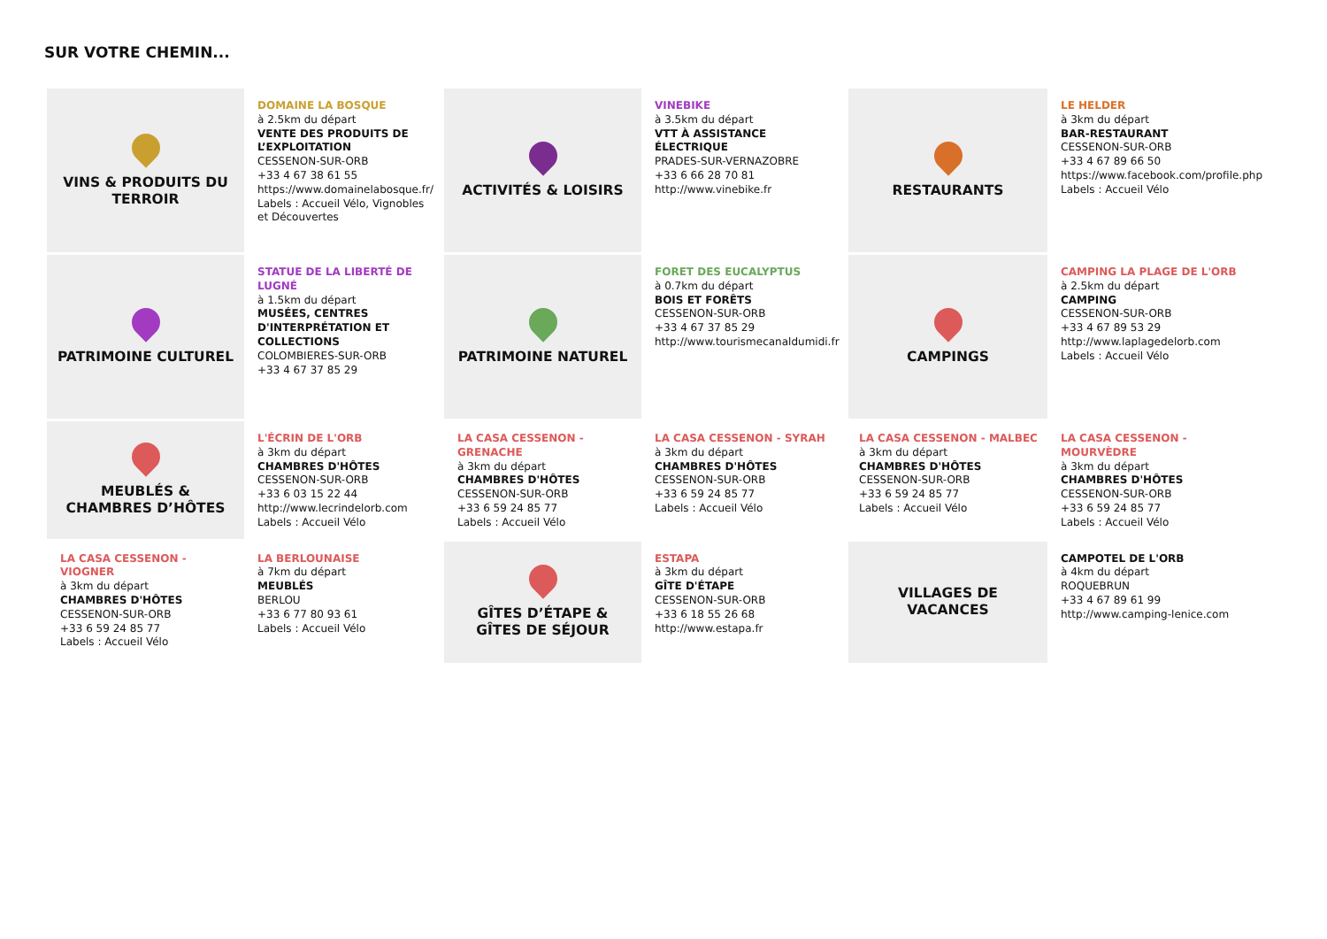SUR VOTRE CHEMIN...
VINS & PRODUITS DU TERROIR
DOMAINE LA BOSQUE
à 2.5km du départ
VENTE DES PRODUITS DE L’EXPLOITATION
CESSENON-SUR-ORB
+33 4 67 38 61 55
https://www.domainelabosque.fr/
Labels : Accueil Vélo, Vignobles et Découvertes
ACTIVITÉS & LOISIRS
VINEBIKE
à 3.5km du départ
VTT À ASSISTANCE ÉLECTRIQUE
PRADES-SUR-VERNAZOBRE
+33 6 66 28 70 81
http://www.vinebike.fr
RESTAURANTS
LE HELDER
à 3km du départ
BAR-RESTAURANT
CESSENON-SUR-ORB
+33 4 67 89 66 50
https://www.facebook.com/profile.php
Labels : Accueil Vélo
PATRIMOINE CULTUREL
STATUE DE LA LIBERTÉ DE LUGNÉ
à 1.5km du départ
MUSÉES, CENTRES D'INTERPRÉTATION ET COLLECTIONS
COLOMBIERES-SUR-ORB
+33 4 67 37 85 29
PATRIMOINE NATUREL
FORET DES EUCALYPTUS
à 0.7km du départ
BOIS ET FORÊTS
CESSENON-SUR-ORB
+33 4 67 37 85 29
http://www.tourismecanaldumidi.fr
CAMPINGS
CAMPING LA PLAGE DE L'ORB
à 2.5km du départ
CAMPING
CESSENON-SUR-ORB
+33 4 67 89 53 29
http://www.laplagedelorb.com
Labels : Accueil Vélo
MEUBLÉS & CHAMBRES D’HÔTES
L'ÉCRIN DE L'ORB
à 3km du départ
CHAMBRES D'HÔTES
CESSENON-SUR-ORB
+33 6 03 15 22 44
http://www.lecrindelorb.com
Labels : Accueil Vélo
LA CASA CESSENON - GRENACHE
à 3km du départ
CHAMBRES D'HÔTES
CESSENON-SUR-ORB
+33 6 59 24 85 77
Labels : Accueil Vélo
LA CASA CESSENON - SYRAH
à 3km du départ
CHAMBRES D'HÔTES
CESSENON-SUR-ORB
+33 6 59 24 85 77
Labels : Accueil Vélo
LA CASA CESSENON - MALBEC
à 3km du départ
CHAMBRES D'HÔTES
CESSENON-SUR-ORB
+33 6 59 24 85 77
Labels : Accueil Vélo
LA CASA CESSENON - MOURVÈDRE
à 3km du départ
CHAMBRES D'HÔTES
CESSENON-SUR-ORB
+33 6 59 24 85 77
Labels : Accueil Vélo
LA CASA CESSENON - VIOGNER
à 3km du départ
CHAMBRES D'HÔTES
CESSENON-SUR-ORB
+33 6 59 24 85 77
Labels : Accueil Vélo
LA BERLOUNAISE
à 7km du départ
MEUBLÉS
BERLOU
+33 6 77 80 93 61
Labels : Accueil Vélo
GÎTES D’ÉTAPE & GÎTES DE SÉJOUR
ESTAPA
à 3km du départ
GÎTE D'ÉTAPE
CESSENON-SUR-ORB
+33 6 18 55 26 68
http://www.estapa.fr
VILLAGES DE VACANCES
CAMPOTEL DE L'ORB
à 4km du départ
ROQUEBRUN
+33 4 67 89 61 99
http://www.camping-lenice.com